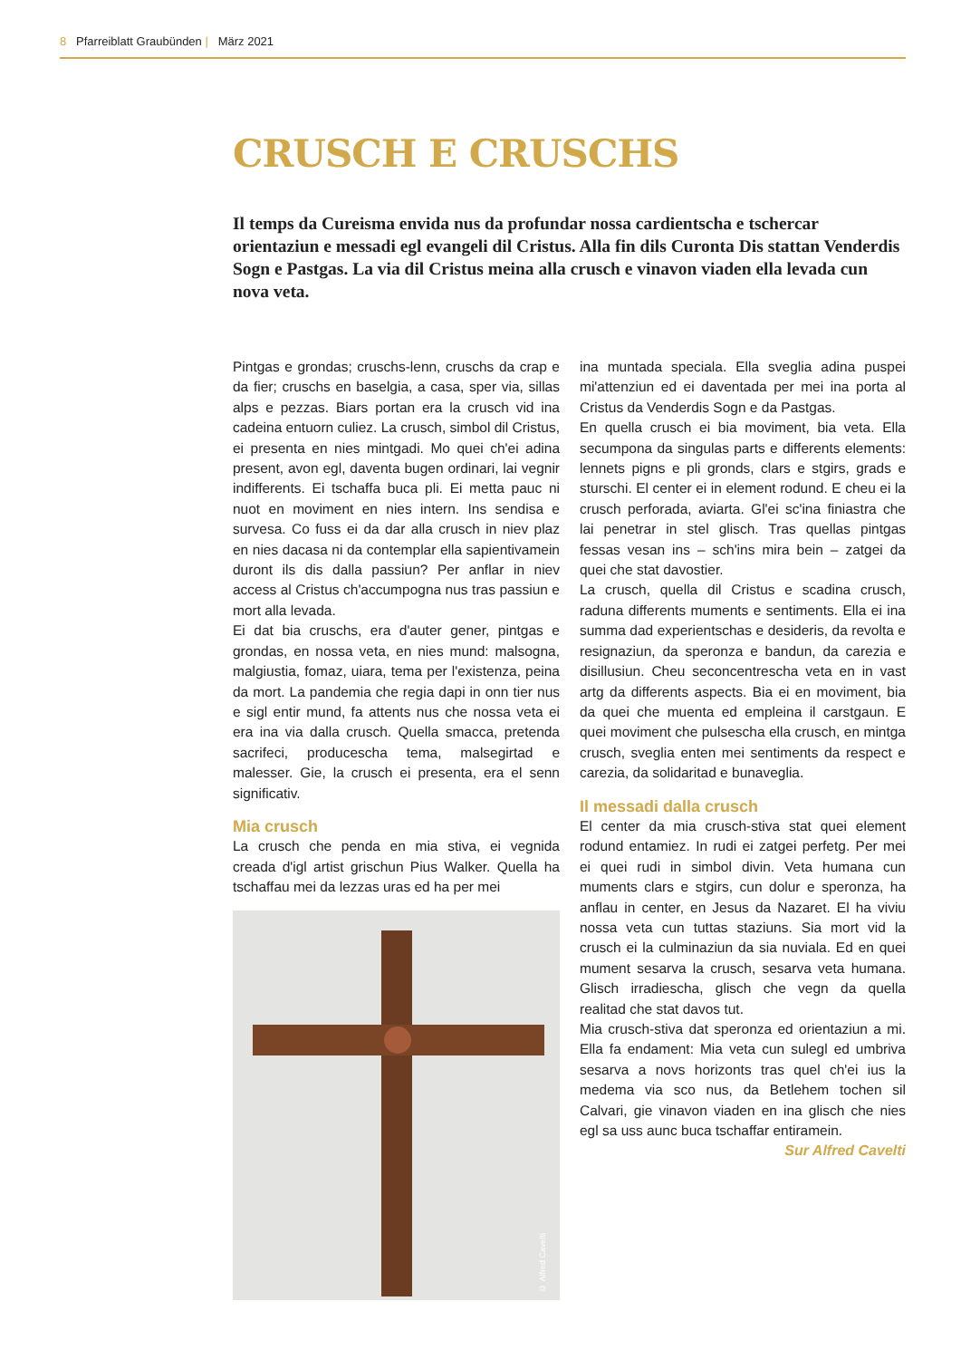8 Pfarreiblatt Graubünden | März 2021
CRUSCH E CRUSCHS
Il temps da Cureisma envida nus da profundar nossa cardientscha e tschercar orientaziun e messadi egl evangeli dil Cristus. Alla fin dils Curonta Dis stattan Venderdis Sogn e Pastgas. La via dil Cristus meina alla crusch e vinavon viaden ella levada cun nova veta.
Pintgas e grondas; cruschs-lenn, cruschs da crap e da fier; cruschs en baselgia, a casa, sper via, sillas alps e pezzas. Biars portan era la crusch vid ina cadeina entuorn culiez. La crusch, simbol dil Cristus, ei presenta en nies mintgadi. Mo quei ch'ei adina present, avon egl, daventa bugen ordinari, lai vegnir indifferents. Ei tschaffa buca pli. Ei metta pauc ni nuot en moviment en nies intern. Ins sendisa e survesa. Co fuss ei da dar alla crusch in niev plaz en nies dacasa ni da contemplar ella sapientivamein duront ils dis dalla passiun? Per anflar in niev access al Cristus ch'accumpogna nus tras passiun e mort alla levada.
Ei dat bia cruschs, era d'auter gener, pintgas e grondas, en nossa veta, en nies mund: malsogna, malgiustia, fomaz, uiara, tema per l'existenza, peina da mort. La pandemia che regia dapi in onn tier nus e sigl entir mund, fa attents nus che nossa veta ei era ina via dalla crusch. Quella smacca, pretenda sacrifeci, producescha tema, malsegirtad e malesser. Gie, la crusch ei presenta, era el senn significativ.
Mia crusch
La crusch che penda en mia stiva, ei vegnida creada d'igl artist grischun Pius Walker. Quella ha tschaffau mei da lezzas uras ed ha per mei
© Alfred Cavelti
ina muntada speciala. Ella sveglia adina puspei mi'attenziun ed ei daventada per mei ina porta al Cristus da Venderdis Sogn e da Pastgas.
En quella crusch ei bia moviment, bia veta. Ella secumpona da singulas parts e differents elements: lennets pigns e pli gronds, clars e stgirs, grads e sturschi. El center ei in element rodund. E cheu ei la crusch perforada, aviarta. Gl'ei sc'ina finiastra che lai penetrar in stel glisch. Tras quellas pintgas fessas vesan ins – sch'ins mira bein – zatgei da quei che stat davostier.
La crusch, quella dil Cristus e scadina crusch, raduna differents muments e sentiments. Ella ei ina summa dad experientschas e desideris, da revolta e resignaziun, da speronza e bandun, da carezia e disillusiun. Cheu seconcentrescha veta en in vast artg da differents aspects. Bia ei en moviment, bia da quei che muenta ed empleina il carstgaun. E quei moviment che pulsescha ella crusch, en mintga crusch, sveglia enten mei sentiments da respect e carezia, da solidaritad e bunaveglia.
Il messadi dalla crusch
El center da mia crusch-stiva stat quei element rodund entamiez. In rudi ei zatgei perfetg. Per mei ei quei rudi in simbol divin. Veta humana cun muments clars e stgirs, cun dolur e speronza, ha anflau in center, en Jesus da Nazaret. El ha viviu nossa veta cun tuttas staziuns. Sia mort vid la crusch ei la culminaziun da sia nuviala. Ed en quei mument sesarva la crusch, sesarva veta humana. Glisch irradiescha, glisch che vegn da quella realitad che stat davos tut.
Mia crusch-stiva dat speronza ed orientaziun a mi. Ella fa endament: Mia veta cun sulegl ed umbriva sesarva a novs horizonts tras quel ch'ei ius la medema via sco nus, da Betlehem tochen sil Calvari, gie vinavon viaden en ina glisch che nies egl sa uss aunc buca tschaffar entiramein.
Sur Alfred Cavelti